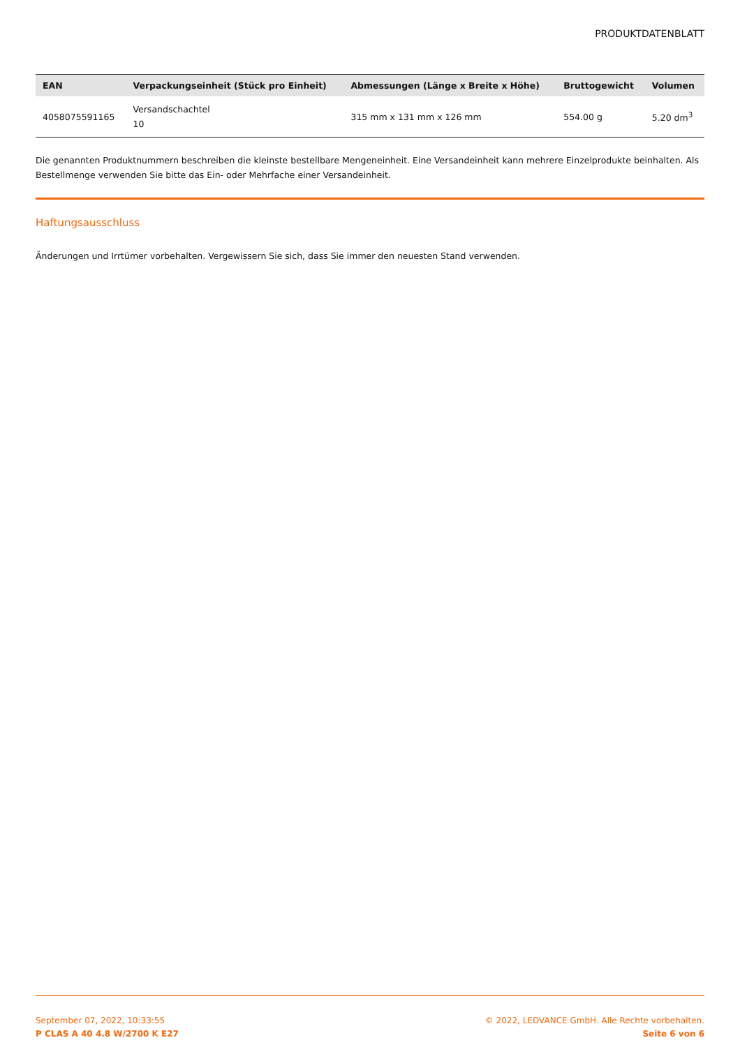PRODUKTDATENBLATT
| EAN | Verpackungseinheit (Stück pro Einheit) | Abmessungen (Länge x Breite x Höhe) | Bruttogewicht | Volumen |
| --- | --- | --- | --- | --- |
| 4058075591165 | Versandschachtel 10 | 315 mm x 131 mm x 126 mm | 554.00 g | 5.20 dm<sup>3</sup> |
Die genannten Produktnummern beschreiben die kleinste bestellbare Mengeneinheit. Eine Versandeinheit kann mehrere Einzelprodukte beinhalten. Als Bestellmenge verwenden Sie bitte das Ein- oder Mehrfache einer Versandeinheit.
Haftungsausschluss
Änderungen und Irrtümer vorbehalten. Vergewissern Sie sich, dass Sie immer den neuesten Stand verwenden.
September 07, 2022, 10:33:55
P CLAS A 40 4.8 W/2700 K E27
© 2022, LEDVANCE GmbH. Alle Rechte vorbehalten.
Seite 6 von 6